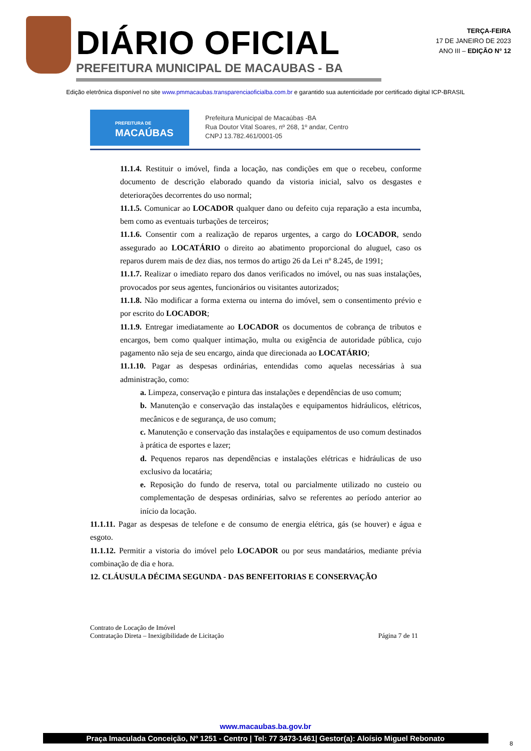DIÁRIO OFICIAL
PREFEITURA MUNICIPAL DE MACAUBAS - BA
TERÇA-FEIRA
17 DE JANEIRO DE 2023
ANO III – EDIÇÃO N° 12
Edição eletrônica disponível no site www.pmmacaubas.transparenciaoficialba.com.br e garantido sua autenticidade por certificado digital ICP-BRASIL
PREFEITURA DE
MACAÚBAS
Prefeitura Municipal de Macaúbas -BA
Rua Doutor Vital Soares, nº 268, 1º andar, Centro
CNPJ 13.782.461/0001-05
11.1.4. Restituir o imóvel, finda a locação, nas condições em que o recebeu, conforme documento de descrição elaborado quando da vistoria inicial, salvo os desgastes e deteriorações decorrentes do uso normal;
11.1.5. Comunicar ao LOCADOR qualquer dano ou defeito cuja reparação a esta incumba, bem como as eventuais turbações de terceiros;
11.1.6. Consentir com a realização de reparos urgentes, a cargo do LOCADOR, sendo assegurado ao LOCATÁRIO o direito ao abatimento proporcional do aluguel, caso os reparos durem mais de dez dias, nos termos do artigo 26 da Lei nº 8.245, de 1991;
11.1.7. Realizar o imediato reparo dos danos verificados no imóvel, ou nas suas instalações, provocados por seus agentes, funcionários ou visitantes autorizados;
11.1.8. Não modificar a forma externa ou interna do imóvel, sem o consentimento prévio e por escrito do LOCADOR;
11.1.9. Entregar imediatamente ao LOCADOR os documentos de cobrança de tributos e encargos, bem como qualquer intimação, multa ou exigência de autoridade pública, cujo pagamento não seja de seu encargo, ainda que direcionada ao LOCATÁRIO;
11.1.10. Pagar as despesas ordinárias, entendidas como aquelas necessárias à sua administração, como:
a. Limpeza, conservação e pintura das instalações e dependências de uso comum;
b. Manutenção e conservação das instalações e equipamentos hidráulicos, elétricos, mecânicos e de segurança, de uso comum;
c. Manutenção e conservação das instalações e equipamentos de uso comum destinados à prática de esportes e lazer;
d. Pequenos reparos nas dependências e instalações elétricas e hidráulicas de uso exclusivo da locatária;
e. Reposição do fundo de reserva, total ou parcialmente utilizado no custeio ou complementação de despesas ordinárias, salvo se referentes ao período anterior ao início da locação.
11.1.11. Pagar as despesas de telefone e de consumo de energia elétrica, gás (se houver) e água e esgoto.
11.1.12. Permitir a vistoria do imóvel pelo LOCADOR ou por seus mandatários, mediante prévia combinação de dia e hora.
12. CLÁUSULA DÉCIMA SEGUNDA - DAS BENFEITORIAS E CONSERVAÇÃO
Contrato de Locação de Imóvel
Contratação Direta – Inexigibilidade de Licitação
Página 7 de 11
www.macaubas.ba.gov.br
Praça Imaculada Conceição, Nº 1251 - Centro | Tel: 77 3473-1461| Gestor(a): Aloísio Miguel Rebonato
8